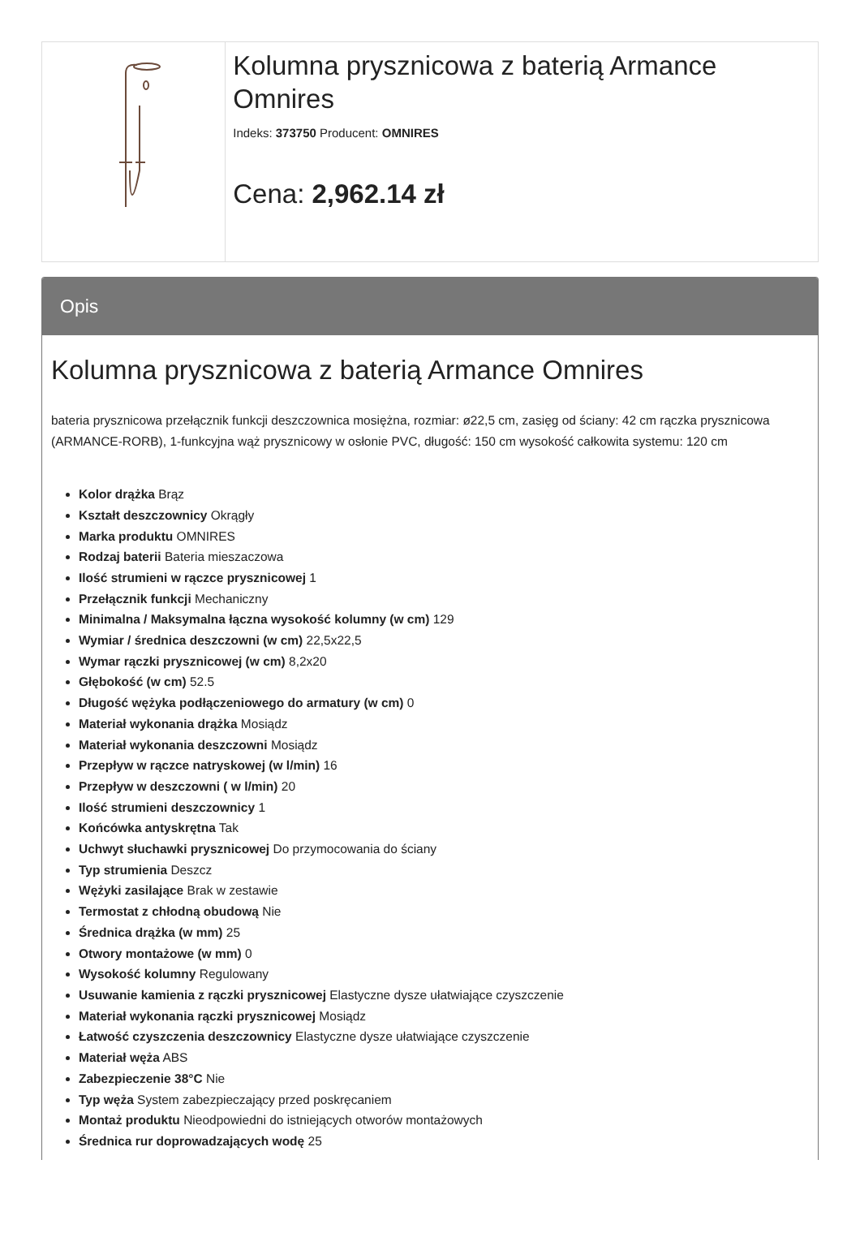Kolumna prysznicowa z baterią Armance Omnires
Indeks: 373750 Producent: OMNIRES
Cena: 2,962.14 zł
Opis
Kolumna prysznicowa z baterią Armance Omnires
bateria prysznicowa przełącznik funkcji deszczownica mosiężna, rozmiar: ø22,5 cm, zasięg od ściany: 42 cm rączka prysznicowa (ARMANCE-RORB), 1-funkcyjna wąż prysznicowy w osłonie PVC, długość: 150 cm wysokość całkowita systemu: 120 cm
Kolor drążka Brąz
Kształt deszczownicy Okrągły
Marka produktu OMNIRES
Rodzaj baterii Bateria mieszaczowa
Ilość strumieni w rączce prysznicowej 1
Przełącznik funkcji Mechaniczny
Minimalna / Maksymalna łączna wysokość kolumny (w cm) 129
Wymiar / średnica deszczowni (w cm) 22,5x22,5
Wymar rączki prysznicowej (w cm) 8,2x20
Głębokość (w cm) 52.5
Długość wężyka podłączeniowego do armatury (w cm) 0
Materiał wykonania drążka Mosiądz
Materiał wykonania deszczowni Mosiądz
Przepływ w rączce natryskowej (w l/min) 16
Przepływ w deszczowni ( w l/min) 20
Ilość strumieni deszczownicy 1
Końcówka antyskrętna Tak
Uchwyt słuchawki prysznicowej Do przymocowania do ściany
Typ strumienia Deszcz
Wężyki zasilające Brak w zestawie
Termostat z chłodną obudową Nie
Średnica drążka (w mm) 25
Otwory montażowe (w mm) 0
Wysokość kolumny Regulowany
Usuwanie kamienia z rączki prysznicowej Elastyczne dysze ułatwiające czyszczenie
Materiał wykonania rączki prysznicowej Mosiądz
Łatwość czyszczenia deszczownicy Elastyczne dysze ułatwiające czyszczenie
Materiał węża ABS
Zabezpieczenie 38°C Nie
Typ węża System zabezpieczający przed poskręcaniem
Montaż produktu Nieodpowiedni do istniejących otworów montażowych
Średnica rur doprowadzających wodę 25